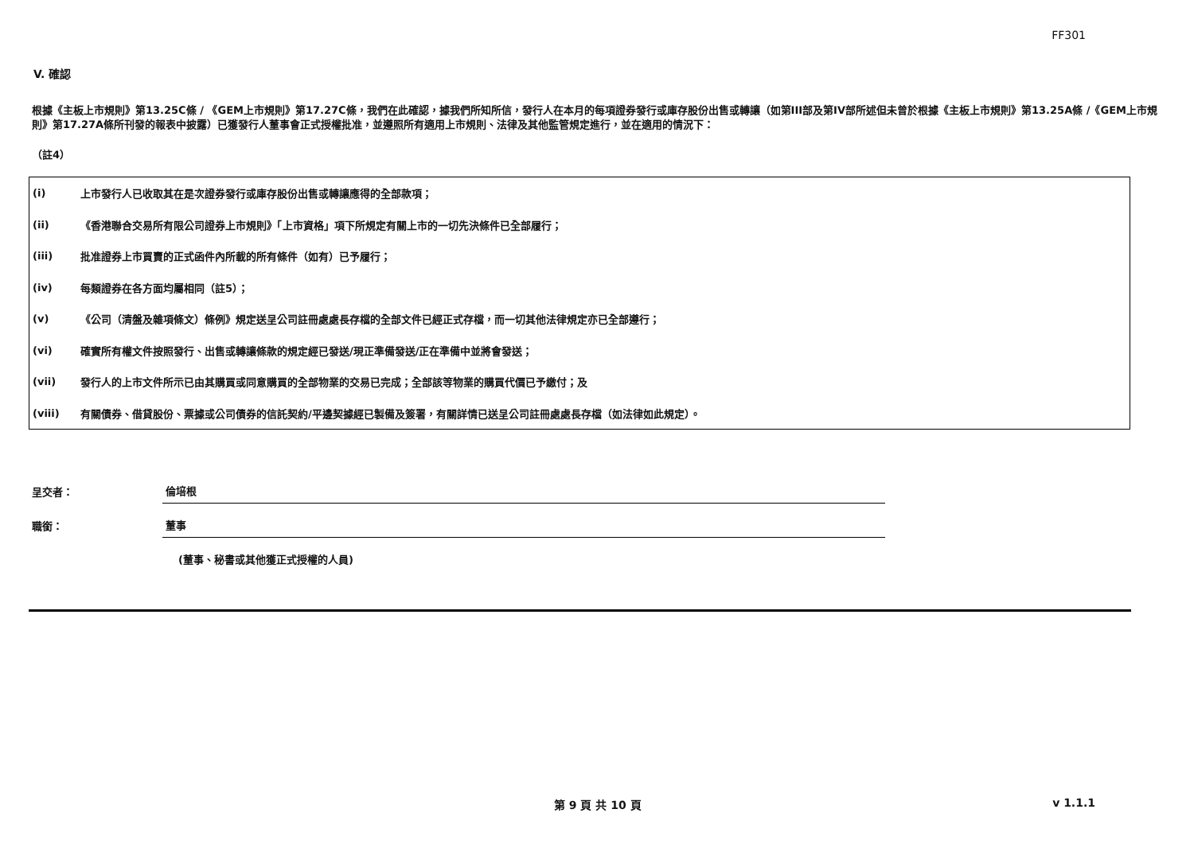FF301
V. 確認
根據《主板上市規則》第13.25C條 / 《GEM上市規則》第17.27C條，我們在此確認，據我們所知所信，發行人在本月的每項證券發行或庫存股份出售或轉讓（如第III部及第IV部所述但未曾於根據《主板上市規則》第13.25A條 /《GEM上市規則》第17.27A條所刊發的報表中披露）已獲發行人董事會正式授權批准，並遵照所有適用上市規則、法律及其他監管規定進行，並在適用的情況下：
（註4）
| (i) | 上市發行人已收取其在是次證券發行或庫存股份出售或轉讓應得的全部款項； |
| (ii) | 《香港聯合交易所有限公司證券上市規則》「上市資格」項下所規定有關上市的一切先決條件已全部履行； |
| (iii) | 批准證券上市買賣的正式函件內所載的所有條件（如有）已予履行； |
| (iv) | 每類證券在各方面均屬相同（註5）； |
| (v) | 《公司（清盤及雜項條文）條例》規定送呈公司註冊處處長存檔的全部文件已經正式存檔，而一切其他法律規定亦已全部遵行； |
| (vi) | 確實所有權文件按照發行、出售或轉讓條款的規定經已發送/現正準備發送/正在準備中並將會發送； |
| (vii) | 發行人的上市文件所示已由其購買或同意購買的全部物業的交易已完成；全部該等物業的購買代價已予繳付；及 |
| (viii) | 有關債券、借貸股份、票據或公司債券的信託契約/平邊契據經已製備及簽署，有關詳情已送呈公司註冊處處長存檔（如法律如此規定）。 |
| 呈交者： | 倫培根 |
| 職銜： | 董事 |
| | (董事、秘書或其他獲正式授權的人員) |
第 9 頁 共 10 頁 v 1.1.1